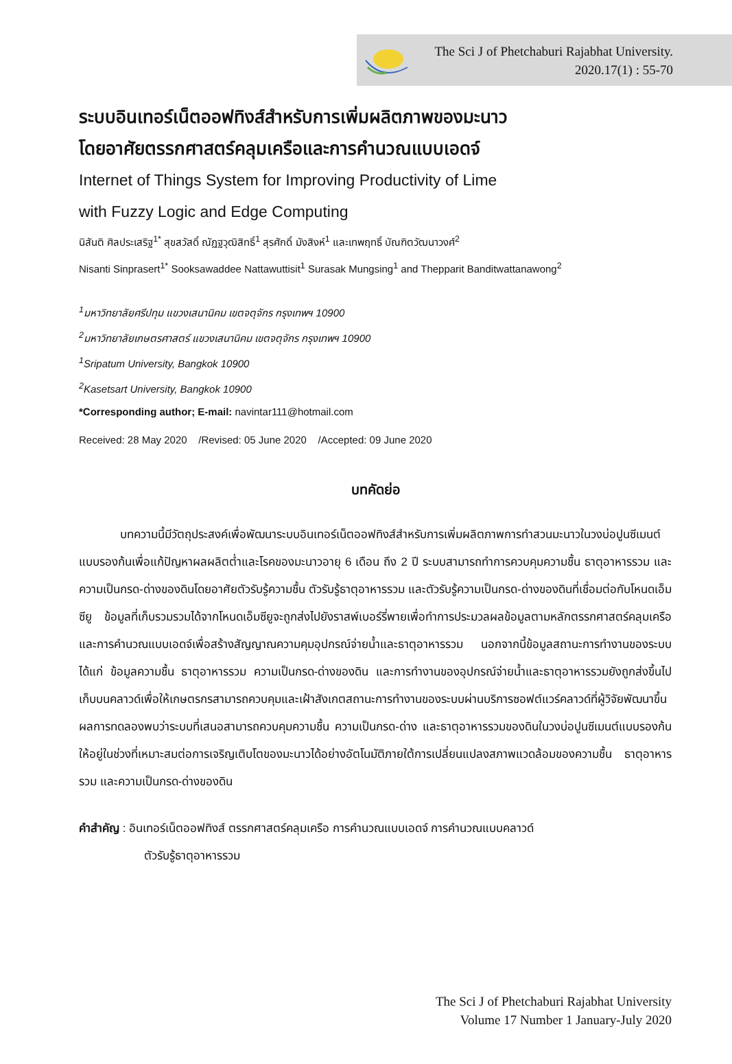The Sci J of Phetchaburi Rajabhat University.
2020.17(1) : 55-70
ระบบอินเทอร์เน็ตออฟทิงส์สำหรับการเพิ่มผลิตภาพของมะนาว
โดยอาศัยตรรกศาสตร์คลุมเครือและการคำนวณแบบเอดจ์
Internet of Things System for Improving Productivity of Lime
with Fuzzy Logic and Edge Computing
นิสันติ ศิลประเสริฐ<sup>1*</sup> สุขสวัสดิ์ ณัฏฐวุฒิสิทธิ์<sup>1</sup> สุรศักดิ์ มังสิงห์<sup>1</sup> และเทพฤทธิ์ บัณฑิตวัฒนาวงศ์<sup>2</sup>
Nisanti Sinprasert<sup>1*</sup> Sooksawaddee Nattawuttisit<sup>1</sup> Surasak Mungsing<sup>1</sup> and Thepparit Banditwattanawong<sup>2</sup>
<sup>1</sup> มหาวิทยาลัยศรีปทุม แขวงเสนานิคม เขตจตุจักร กรุงเทพฯ 10900
<sup>2</sup> มหาวิทยาลัยเกษตรศาสตร์ แขวงเสนานิคม เขตจตุจักร กรุงเทพฯ 10900
<sup>1</sup> Sripatum University, Bangkok 10900
<sup>2</sup> Kasetsart University, Bangkok 10900
*Corresponding author; E-mail: navintar111@hotmail.com
Received: 28 May 2020 /Revised: 05 June 2020 /Accepted: 09 June 2020
บทคัดย่อ
บทความนี้มีวัตถุประสงค์เพื่อพัฒนาระบบอินเทอร์เน็ตออฟทิงส์สำหรับการเพิ่มผลิตภาพการทำสวนมะนาวในวงบ่อปูนซีเมนต์แบบรองก้นเพื่อแก้ปัญหาผลผลิตต่ำและโรคของมะนาวอายุ 6 เดือน ถึง 2 ปี ระบบสามารถทำการควบคุมความชื้น ธาตุอาหารรวม และความเป็นกรด-ด่างของดินโดยอาศัยตัวรับรู้ความชื้น ตัวรับรู้ธาตุอาหารรวม และตัวรับรู้ความเป็นกรด-ด่างของดินที่เชื่อมต่อกับโหนดเอ็มซียู ข้อมูลที่เก็บรวมรวมได้จากโหนดเอ็มซียูจะถูกส่งไปยังราสพ์เบอร์รี่พายเพื่อทำการประมวลผลข้อมูลตามหลักตรรกศาสตร์คลุมเครือและการคำนวณแบบเอดจ์เพื่อสร้างสัญญาณความคุมอุปกรณ์จ่ายน้ำและธาตุอาหารรวม นอกจากนี้ข้อมูลสถานะการทำงานของระบบ ได้แก่ ข้อมูลความชื้น ธาตุอาหารรวม ความเป็นกรด-ด่างของดิน และการทำงานของอุปกรณ์จ่ายน้ำและธาตุอาหารรวมยังถูกส่งขึ้นไปเก็บบนคลาวด์เพื่อให้เกษตรกรสามารถควบคุมและเฝ้าสังเกตสถานะการทำงานของระบบผ่านบริการซอฟต์แวร์คลาวด์ที่ผู้วิจัยพัฒนาขึ้น ผลการทดลองพบว่าระบบที่เสนอสามารถควบคุมความชื้น ความเป็นกรด-ด่าง และธาตุอาหารรวมของดินในวงบ่อปูนซีเมนต์แบบรองก้นให้อยู่ในช่วงที่เหมาะสมต่อการเจริญเติบโตของมะนาวได้อย่างอัตโนมัติภายใต้การเปลี่ยนแปลงสภาพแวดล้อมของความชื้น ธาตุอาหารรวม และความเป็นกรด-ด่างของดิน
คำสำคัญ : อินเทอร์เน็ตออฟทิงส์ ตรรกศาสตร์คลุมเครือ การคำนวณแบบเอดจ์ การคำนวณแบบคลาวด์
ตัวรับรู้ธาตุอาหารรวม
The Sci J of Phetchaburi Rajabhat University
Volume 17 Number 1 January-July 2020